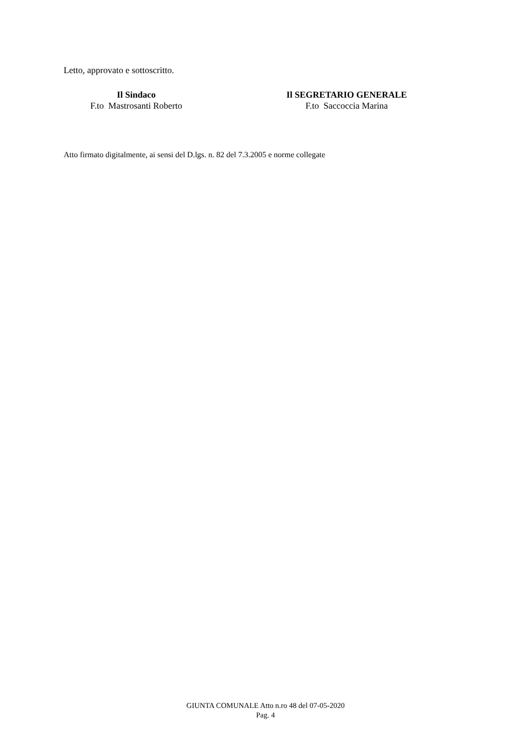Letto, approvato e sottoscritto.
Il Sindaco
F.to Mastrosanti Roberto
Il SEGRETARIO GENERALE
F.to Saccoccia Marina
Atto firmato digitalmente, ai sensi del D.lgs. n. 82 del 7.3.2005 e norme collegate
GIUNTA COMUNALE Atto n.ro 48 del 07-05-2020
Pag. 4